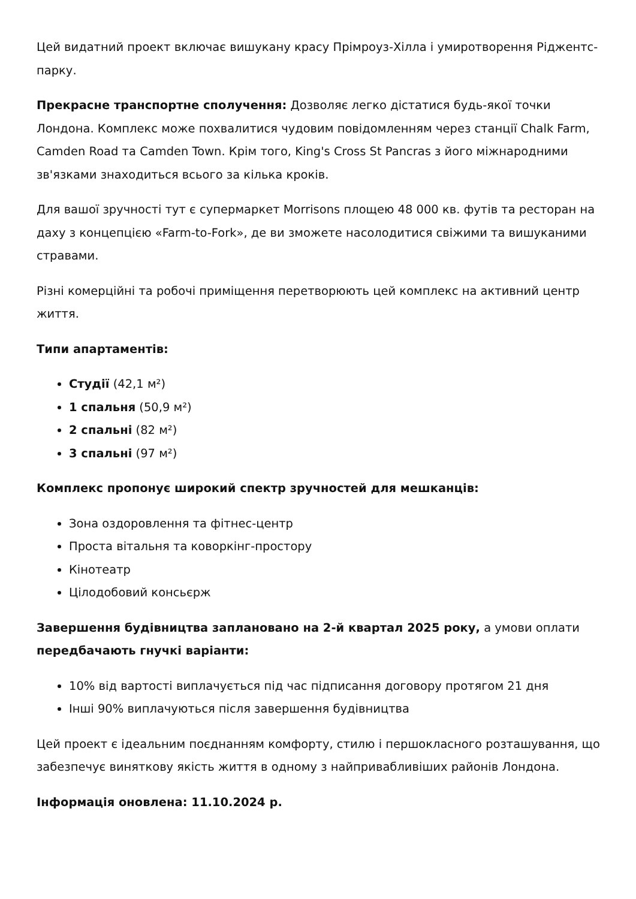Цей видатний проект включає вишукану красу Прімроуз-Хілла і умиротворення Ріджентс-парку.
Прекрасне транспортне сполучення: Дозволяє легко дістатися будь-якої точки Лондона. Комплекс може похвалитися чудовим повідомленням через станції Chalk Farm, Camden Road та Camden Town. Крім того, King's Cross St Pancras з його міжнародними зв'язками знаходиться всього за кілька кроків.
Для вашої зручності тут є супермаркет Morrisons площею 48 000 кв. футів та ресторан на даху з концепцією «Farm-to-Fork», де ви зможете насолодитися свіжими та вишуканими стравами.
Різні комерційні та робочі приміщення перетворюють цей комплекс на активний центр життя.
Типи апартаментів:
Студії (42,1 м²)
1 спальня (50,9 м²)
2 спальні (82 м²)
3 спальні (97 м²)
Комплекс пропонує широкий спектр зручностей для мешканців:
Зона оздоровлення та фітнес-центр
Проста вітальня та коворкінг-простору
Кінотеатр
Цілодобовий консьєрж
Завершення будівництва заплановано на 2-й квартал 2025 року, а умови оплати передбачають гнучкі варіанти:
10% від вартості виплачується під час підписання договору протягом 21 дня
Інші 90% виплачуються після завершення будівництва
Цей проект є ідеальним поєднанням комфорту, стилю і першокласного розташування, що забезпечує виняткову якість життя в одному з найпривабливіших районів Лондона.
Інформація оновлена: 11.10.2024 р.